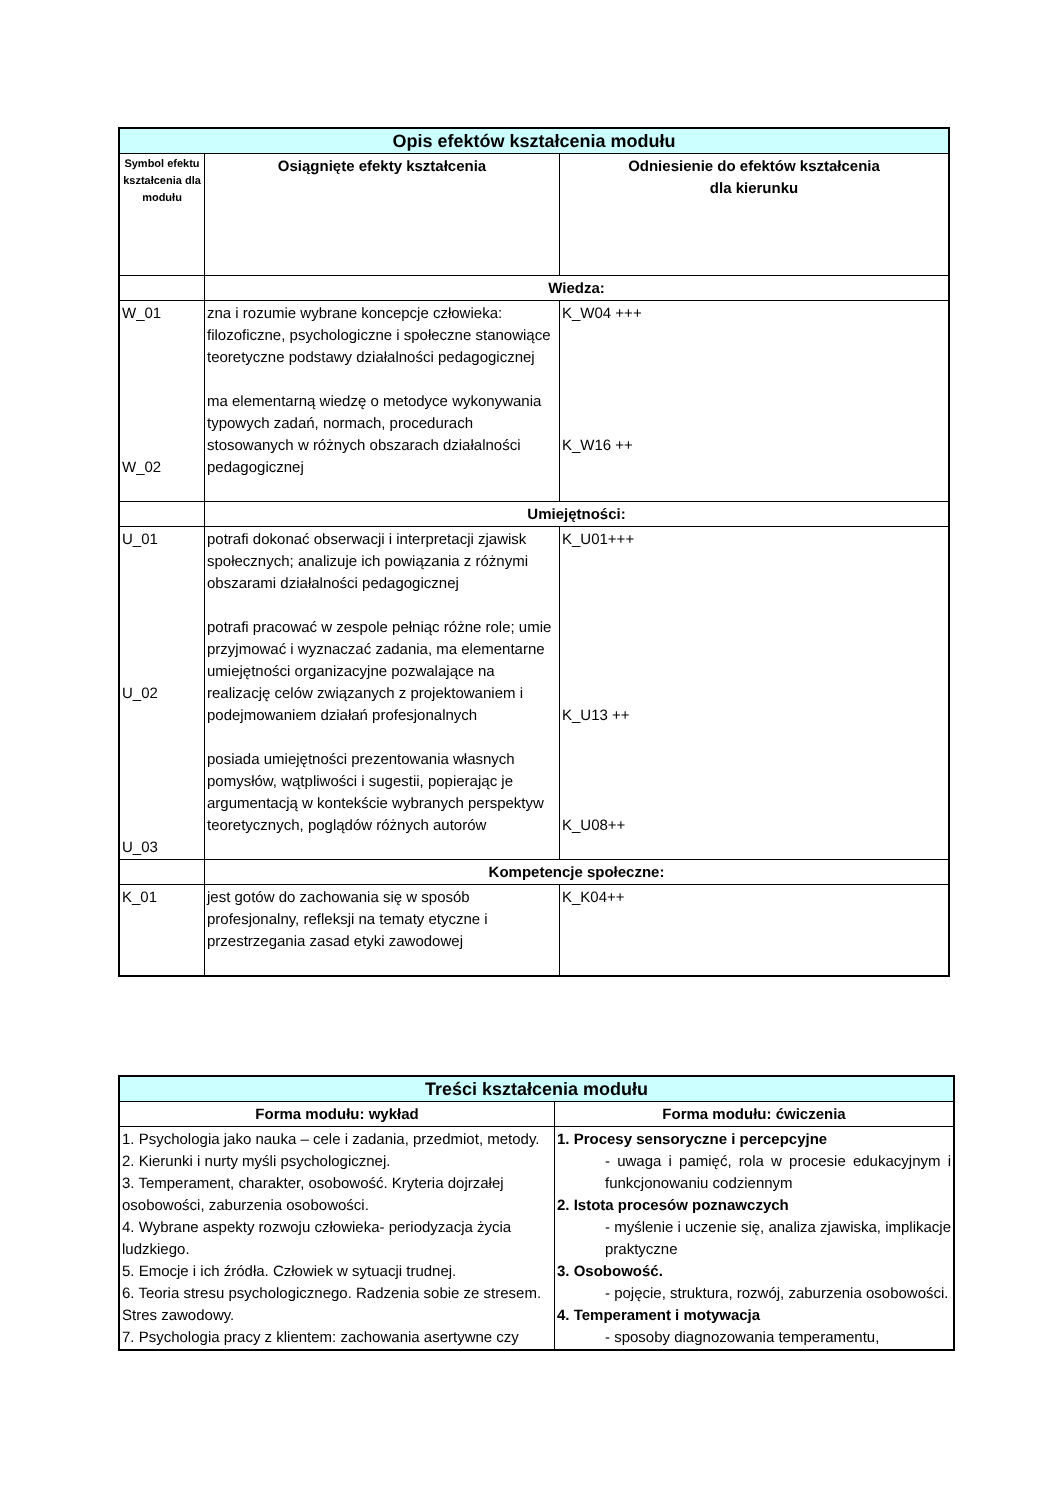| Opis efektów kształcenia modułu | | |
| Symbol efektu kształcenia dla modułu | Osiągnięte efekty kształcenia | Odniesienie do efektów kształcenia dla kierunku |
| | Wiedza: | |
| W_01 W_02 | zna i rozumie wybrane koncepcje człowieka: filozoficzne, psychologiczne i społeczne stanowiące teoretyczne podstawy działalności pedagogicznej ma elementarną wiedzę o metodyce wykonywania typowych zadań, normach, procedurach stosowanych w różnych obszarach działalności pedagogicznej | K_W04 +++ K_W16 ++ |
| | Umiejętności: | |
| U_01 U_02 U_03 | potrafi dokonać obserwacji i interpretacji zjawisk społecznych; analizuje ich powiązania z różnymi obszarami działalności pedagogicznej potrafi pracować w zespole pełniąc różne role; umie przyjmować i wyznaczać zadania, ma elementarne umiejętności organizacyjne pozwalające na realizację celów związanych z projektowaniem i podejmowaniem działań profesjonalnych posiada umiejętności prezentowania własnych pomysłów, wątpliwości i sugestii, popierając je argumentacją w kontekście wybranych perspektyw teoretycznych, poglądów różnych autorów | K_U01+++ K_U13 ++ K_U08++ |
| | Kompetencje społeczne: | |
| K_01 | jest gotów do zachowania się w sposób profesjonalny, refleksji na tematy etyczne i przestrzegania zasad etyki zawodowej | K_K04++ |
| Treści kształcenia modułu | |
| Forma modułu: wykład | Forma modułu: ćwiczenia |
| 1. Psychologia jako nauka – cele i zadania, przedmiot, metody. 2. Kierunki i nurty myśli psychologicznej. 3. Temperament, charakter, osobowość. Kryteria dojrzałej osobowości, zaburzenia osobowości. 4. Wybrane aspekty rozwoju człowieka- periodyzacja życia ludzkiego. 5. Emocje i ich źródła. Człowiek w sytuacji trudnej. 6. Teoria stresu psychologicznego. Radzenia sobie ze stresem. Stres zawodowy. 7. Psychologia pracy z klientem: zachowania asertywne czy | 1. Procesy sensoryczne i percepcyjne - uwaga i pamięć, rola w procesie edukacyjnym i funkcjonowaniu codziennym 2. Istota procesów poznawczych - myślenie i uczenie się, analiza zjawiska, implikacje praktyczne 3. Osobowość. - pojęcie, struktura, rozwój, zaburzenia osobowości. 4. Temperament i motywacja - sposoby diagnozowania temperamentu, |